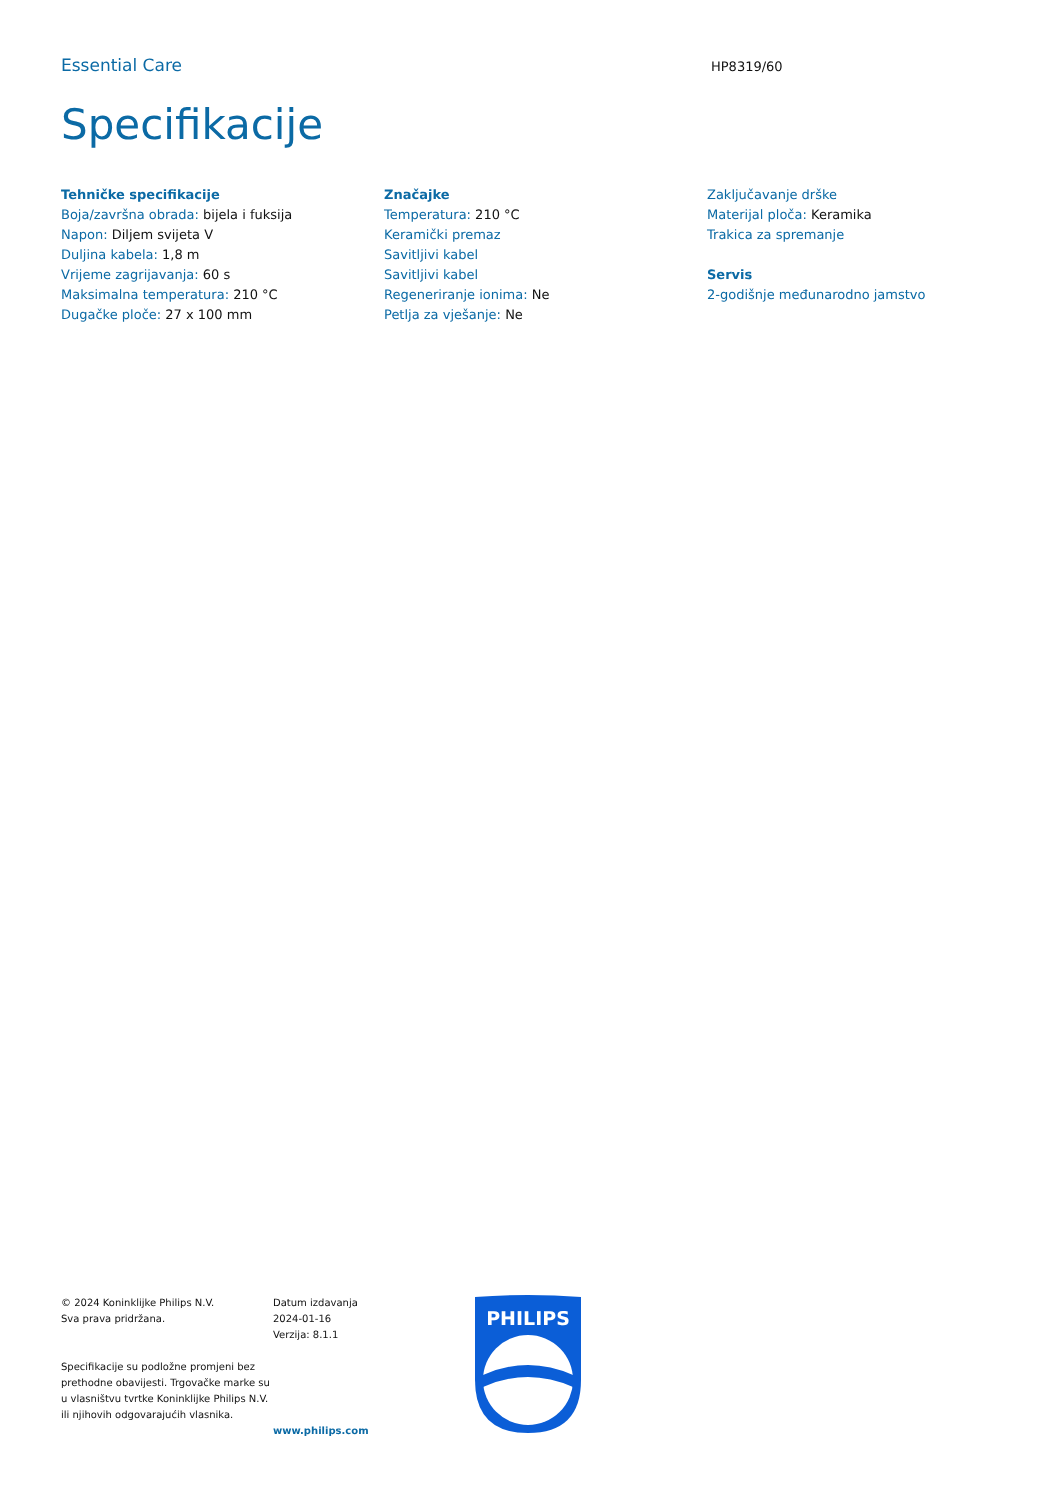Essential Care
HP8319/60
Specifikacije
Tehničke specifikacije
Boja/završna obrada: bijela i fuksija
Napon: Diljem svijeta V
Duljina kabela: 1,8 m
Vrijeme zagrijavanja: 60 s
Maksimalna temperatura: 210 °C
Dugačke ploče: 27 x 100 mm
Značajke
Temperatura: 210 °C
Keramički premaz
Savitljivi kabel
Savitljivi kabel
Regeneriranje ionima: Ne
Petlja za vješanje: Ne
Zaključavanje drške
Materijal ploča: Keramika
Trakica za spremanje
Servis
2-godišnje međunarodno jamstvo
© 2024 Koninklijke Philips N.V.
Sva prava pridržana.
Specifikacije su podložne promjeni bez prethodne obavijesti. Trgovačke marke su u vlasništvu tvrtke Koninklijke Philips N.V. ili njihovih odgovarajućih vlasnika.
Datum izdavanja
2024-01-16
Verzija: 8.1.1
www.philips.com
PHILIPS